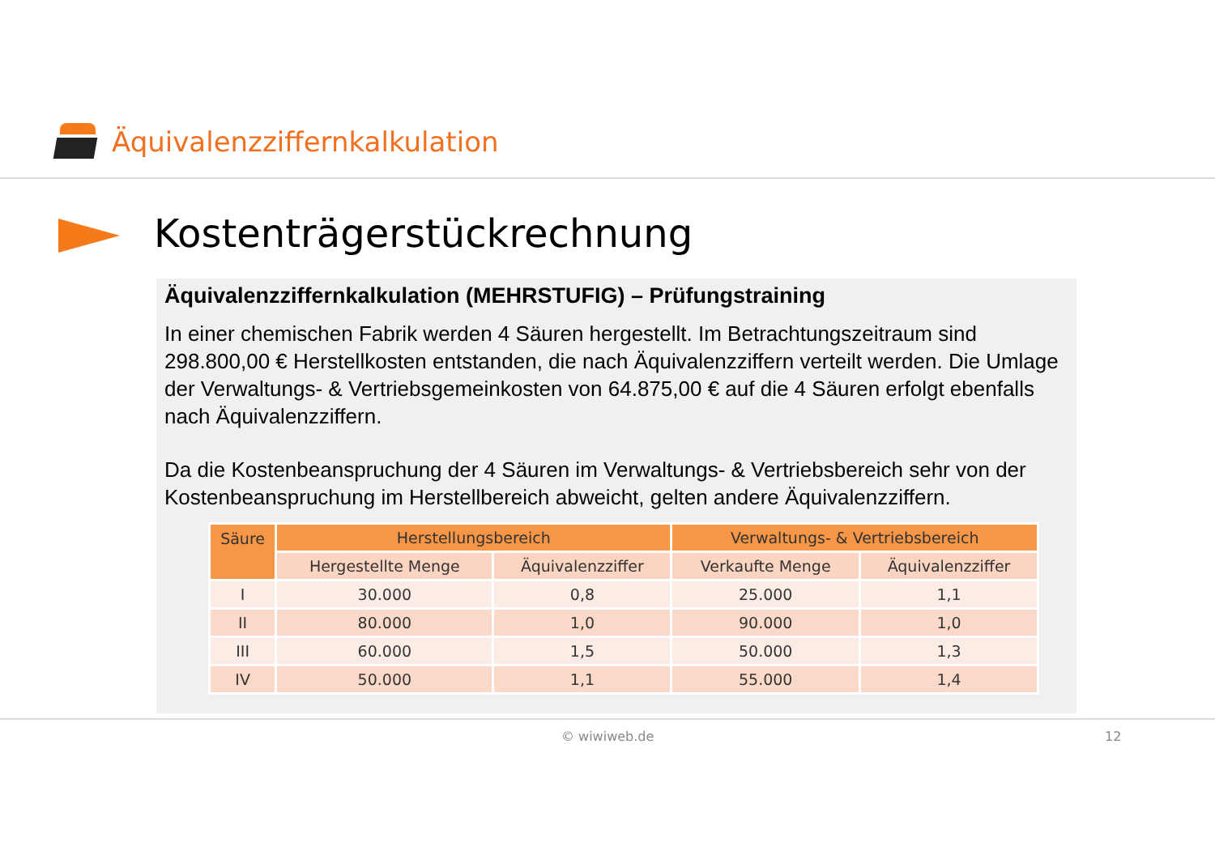Äquivalenzziffernkalkulation
Kostenträgerstückrechnung
Äquivalenzziffernkalkulation (MEHRSTUFIG) – Prüfungstraining
In einer chemischen Fabrik werden 4 Säuren hergestellt. Im Betrachtungszeitraum sind 298.800,00 € Herstellkosten entstanden, die nach Äquivalenzziffern verteilt werden. Die Umlage der Verwaltungs- & Vertriebsgemeinkosten von 64.875,00 € auf die 4 Säuren erfolgt ebenfalls nach Äquivalenzziffern.
Da die Kostenbeanspruchung der 4 Säuren im Verwaltungs- & Vertriebsbereich sehr von der Kostenbeanspruchung im Herstellbereich abweicht, gelten andere Äquivalenzziffern.
| Säure | Herstellungsbereich | | Verwaltungs- & Vertriebsbereich | |
| --- | --- | --- | --- | --- |
| | Hergestellte Menge | Äquivalenzziffer | Verkaufte Menge | Äquivalenzziffer |
| I | 30.000 | 0,8 | 25.000 | 1,1 |
| II | 80.000 | 1,0 | 90.000 | 1,0 |
| III | 60.000 | 1,5 | 50.000 | 1,3 |
| IV | 50.000 | 1,1 | 55.000 | 1,4 |
© wiwiweb.de 12